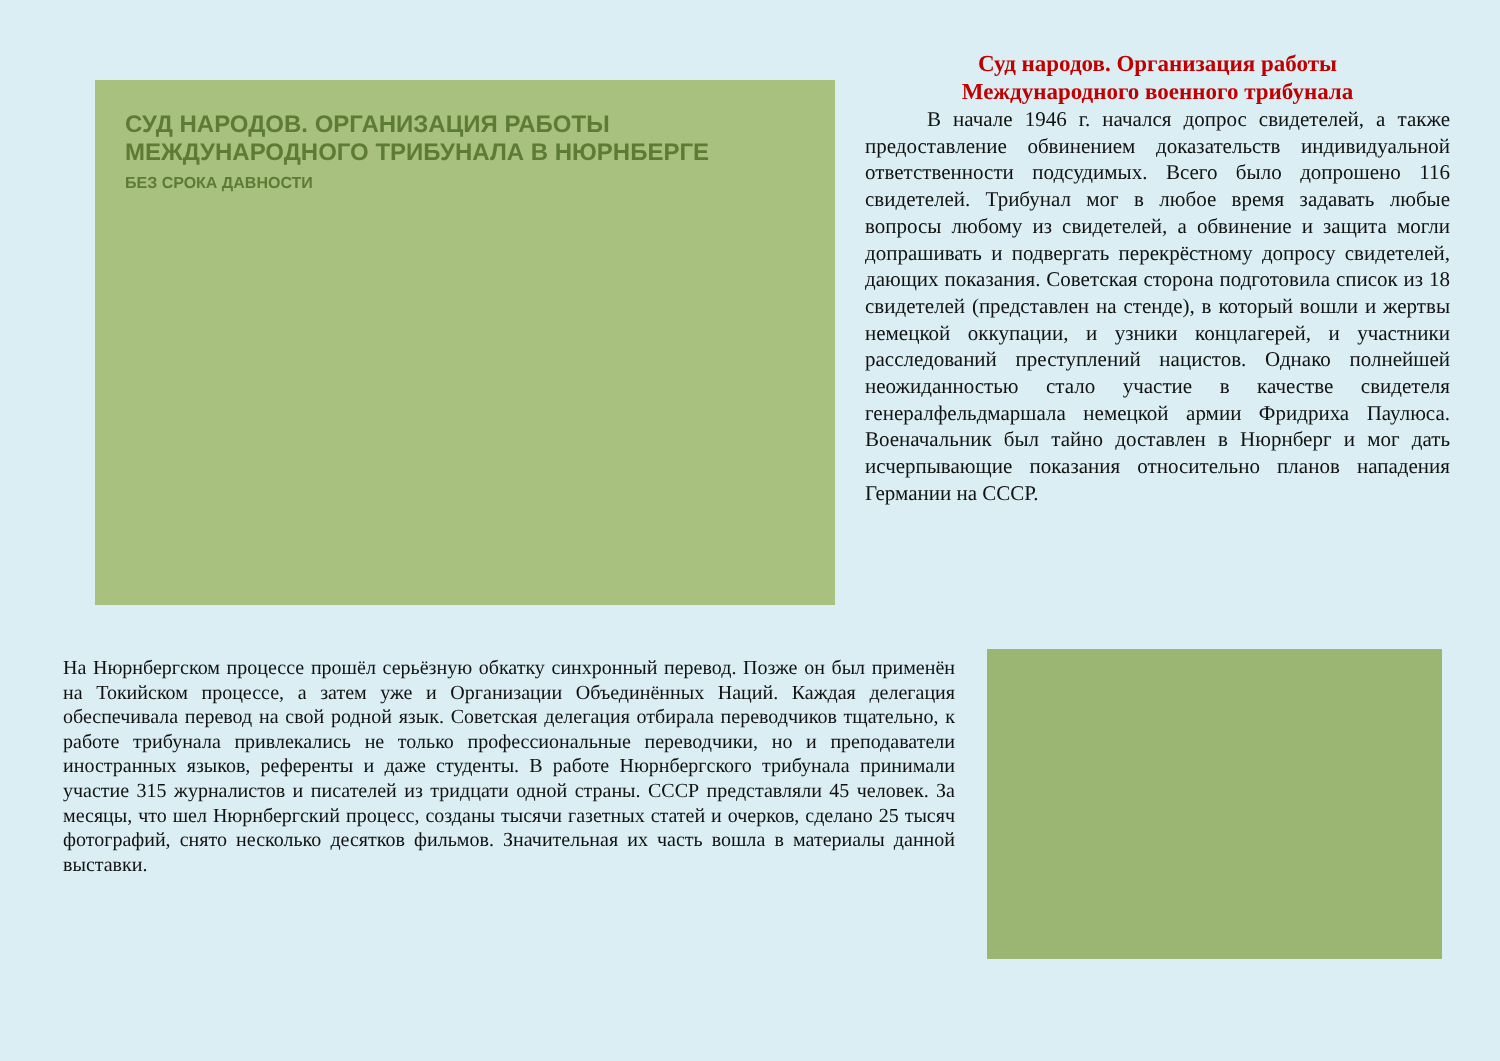СУД НАРОДОВ. ОРГАНИЗАЦИЯ РАБОТЫ МЕЖДУНАРОДНОГО ТРИБУНАЛА В НЮРНБЕРГЕ
БЕЗ СРОКА ДАВНОСТИ
Суд народов. Организация работы
Международного военного трибунала
В начале 1946 г. начался допрос свидетелей, а также предоставление обвинением доказательств индивидуальной ответственности подсудимых. Всего было допрошено 116 свидетелей. Трибунал мог в любое время задавать любые вопросы любому из свидетелей, а обвинение и защита могли допрашивать и подвергать перекрёстному допросу свидетелей, дающих показания. Советская сторона подготовила список из 18 свидетелей (представлен на стенде), в который вошли и жертвы немецкой оккупации, и узники концлагерей, и участники расследований преступлений нацистов. Однако полнейшей неожиданностью стало участие в качестве свидетеля генералфельдмаршала немецкой армии Фридриха Паулюса. Военачальник был тайно доставлен в Нюрнберг и мог дать исчерпывающие показания относительно планов нападения Германии на СССР.
На Нюрнбергском процессе прошёл серьёзную обкатку синхронный перевод. Позже он был применён на Токийском процессе, а затем уже и Организации Объединённых Наций. Каждая делегация обеспечивала перевод на свой родной язык. Советская делегация отбирала переводчиков тщательно, к работе трибунала привлекались не только профессиональные переводчики, но и преподаватели иностранных языков, референты и даже студенты. В работе Нюрнбергского трибунала принимали участие 315 журналистов и писателей из тридцати одной страны. СССР представляли 45 человек. За месяцы, что шел Нюрнбергский процесс, созданы тысячи газетных статей и очерков, сделано 25 тысяч фотографий, снято несколько десятков фильмов. Значительная их часть вошла в материалы данной выставки.